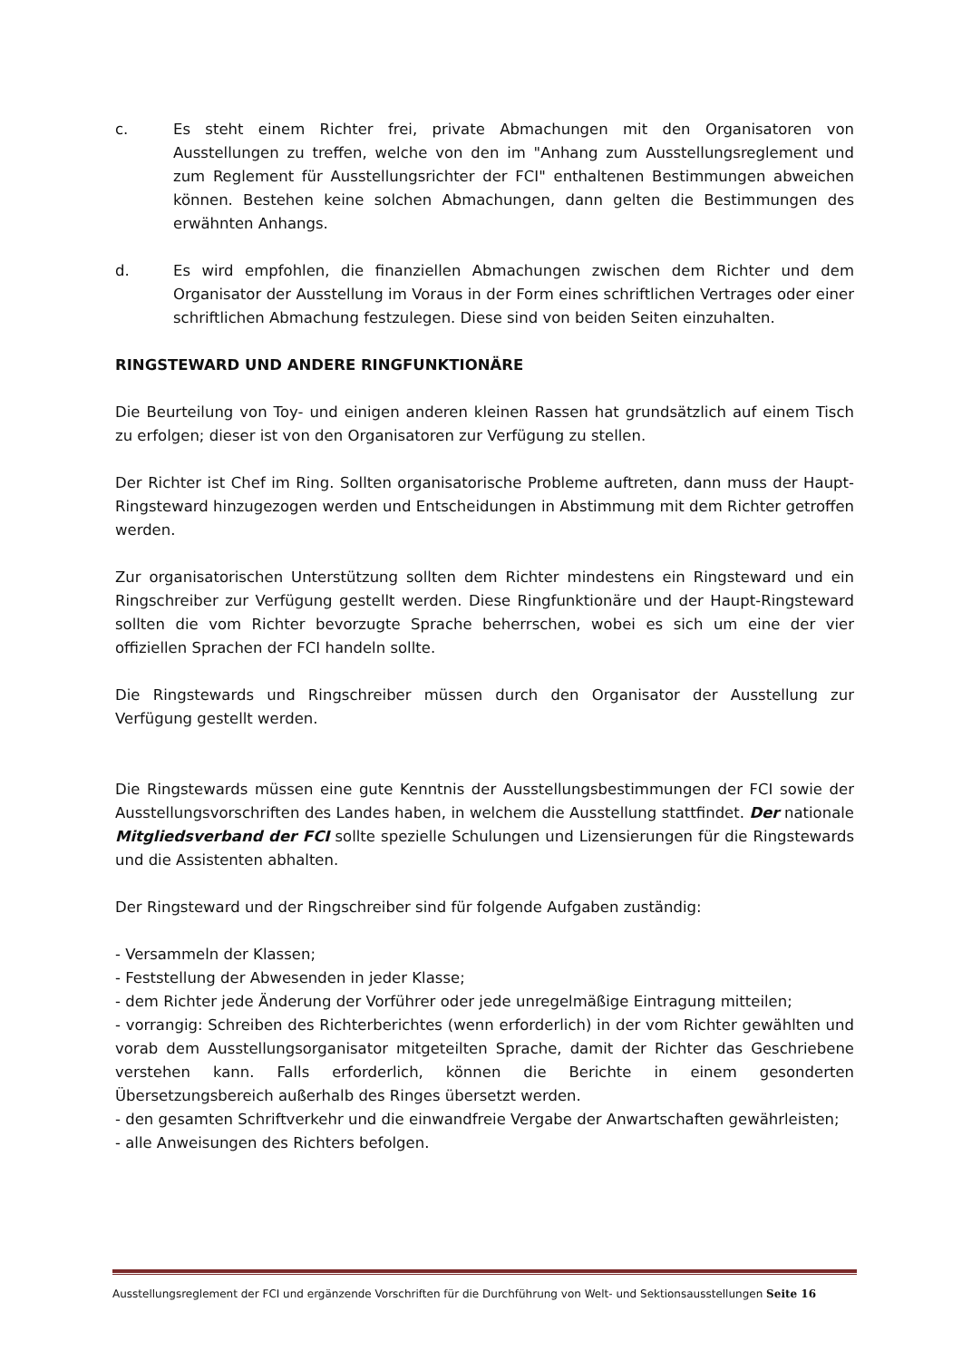c. Es steht einem Richter frei, private Abmachungen mit den Organisatoren von Ausstellungen zu treffen, welche von den im "Anhang zum Ausstellungsreglement und zum Reglement für Ausstellungsrichter der FCI" enthaltenen Bestimmungen abweichen können. Bestehen keine solchen Abmachungen, dann gelten die Bestimmungen des erwähnten Anhangs.
d. Es wird empfohlen, die finanziellen Abmachungen zwischen dem Richter und dem Organisator der Ausstellung im Voraus in der Form eines schriftlichen Vertrages oder einer schriftlichen Abmachung festzulegen. Diese sind von beiden Seiten einzuhalten.
RINGSTEWARD UND ANDERE RINGFUNKTIONÄRE
Die Beurteilung von Toy- und einigen anderen kleinen Rassen hat grundsätzlich auf einem Tisch zu erfolgen; dieser ist von den Organisatoren zur Verfügung zu stellen.
Der Richter ist Chef im Ring. Sollten organisatorische Probleme auftreten, dann muss der Haupt-Ringsteward hinzugezogen werden und Entscheidungen in Abstimmung mit dem Richter getroffen werden.
Zur organisatorischen Unterstützung sollten dem Richter mindestens ein Ringsteward und ein Ringschreiber zur Verfügung gestellt werden. Diese Ringfunktionäre und der Haupt-Ringsteward sollten die vom Richter bevorzugte Sprache beherrschen, wobei es sich um eine der vier offiziellen Sprachen der FCI handeln sollte.
Die Ringstewards und Ringschreiber müssen durch den Organisator der Ausstellung zur Verfügung gestellt werden.
Die Ringstewards müssen eine gute Kenntnis der Ausstellungsbestimmungen der FCI sowie der Ausstellungsvorschriften des Landes haben, in welchem die Ausstellung stattfindet. Der nationale Mitgliedsverband der FCI sollte spezielle Schulungen und Lizensierungen für die Ringstewards und die Assistenten abhalten.
Der Ringsteward und der Ringschreiber sind für folgende Aufgaben zuständig:
- Versammeln der Klassen;
- Feststellung der Abwesenden in jeder Klasse;
- dem Richter jede Änderung der Vorführer oder jede unregelmäßige Eintragung mitteilen;
- vorrangig: Schreiben des Richterberichtes (wenn erforderlich) in der vom Richter gewählten und vorab dem Ausstellungsorganisator mitgeteilten Sprache, damit der Richter das Geschriebene verstehen kann. Falls erforderlich, können die Berichte in einem gesonderten Übersetzungsbereich außerhalb des Ringes übersetzt werden.
- den gesamten Schriftverkehr und die einwandfreie Vergabe der Anwartschaften gewährleisten;
- alle Anweisungen des Richters befolgen.
Ausstellungsreglement der FCI und ergänzende Vorschriften für die Durchführung von Welt- und Sektionsausstellungen Seite 16